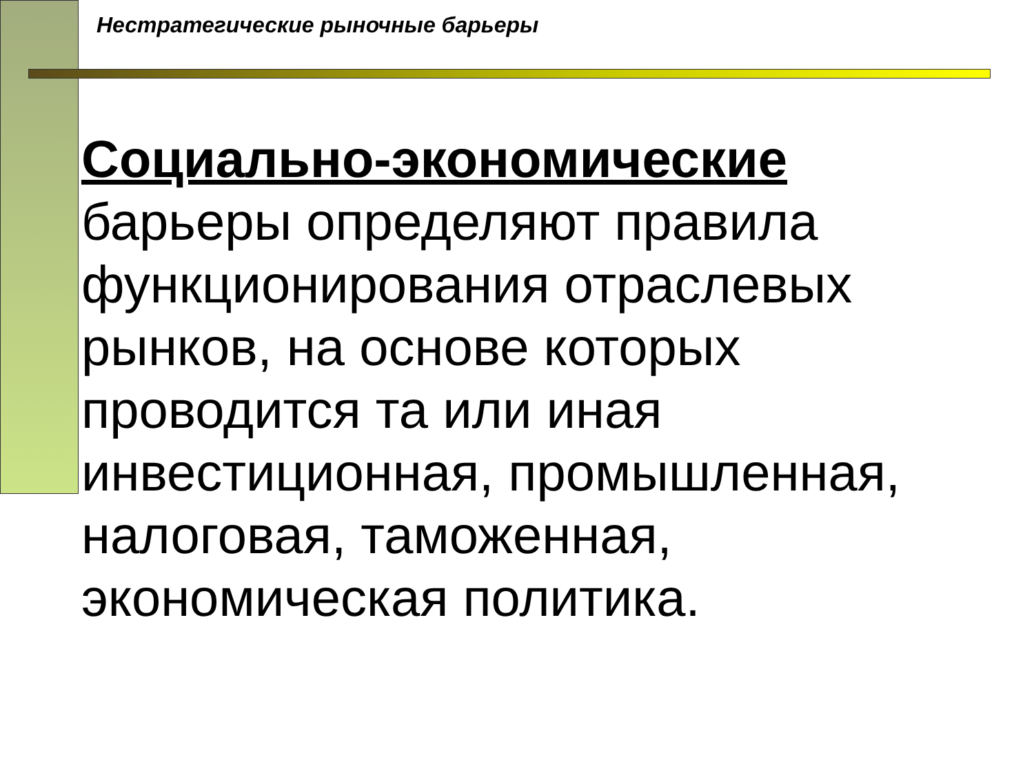Нестратегические рыночные барьеры
Социально-экономические
барьеры определяют правила функционирования отраслевых рынков, на основе которых проводится та или иная инвестиционная, промышленная, налоговая, таможенная, экономическая политика.